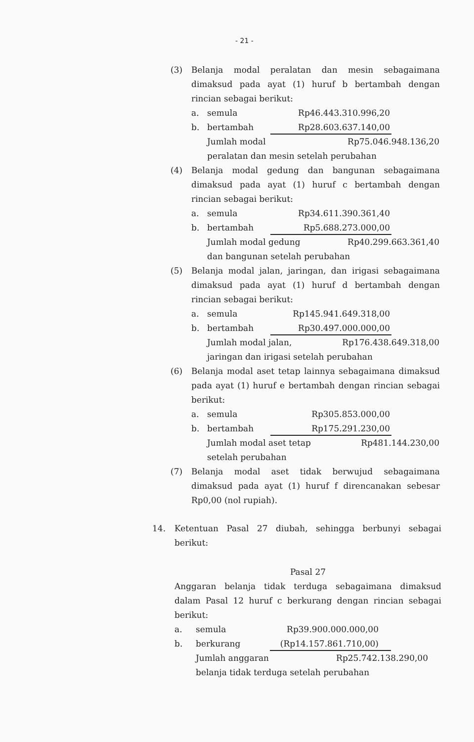- 21 -
(3) Belanja modal peralatan dan mesin sebagaimana dimaksud pada ayat (1) huruf b bertambah dengan rincian sebagai berikut:
a. semula Rp46.443.310.996,20
b. bertambah Rp28.603.637.140,00
Jumlah modal Rp75.046.948.136,20
peralatan dan mesin setelah perubahan
(4) Belanja modal gedung dan bangunan sebagaimana dimaksud pada ayat (1) huruf c bertambah dengan rincian sebagai berikut:
a. semula Rp34.611.390.361,40
b. bertambah Rp5.688.273.000,00
Jumlah modal gedung Rp40.299.663.361,40
dan bangunan setelah perubahan
(5) Belanja modal jalan, jaringan, dan irigasi sebagaimana dimaksud pada ayat (1) huruf d bertambah dengan rincian sebagai berikut:
a. semula Rp145.941.649.318,00
b. bertambah Rp30.497.000.000,00
Jumlah modal jalan, Rp176.438.649.318,00
jaringan dan irigasi setelah perubahan
(6) Belanja modal aset tetap lainnya sebagaimana dimaksud pada ayat (1) huruf e bertambah dengan rincian sebagai berikut:
a. semula Rp305.853.000,00
b. bertambah Rp175.291.230,00
Jumlah modal aset tetap Rp481.144.230,00
setelah perubahan
(7) Belanja modal aset tidak berwujud sebagaimana dimaksud pada ayat (1) huruf f direncanakan sebesar Rp0,00 (nol rupiah).
14. Ketentuan Pasal 27 diubah, sehingga berbunyi sebagai berikut:
Pasal 27
Anggaran belanja tidak terduga sebagaimana dimaksud dalam Pasal 12 huruf c berkurang dengan rincian sebagai berikut:
a. semula Rp39.900.000.000,00
b. berkurang (Rp14.157.861.710,00)
Jumlah anggaran Rp25.742.138.290,00
belanja tidak terduga setelah perubahan